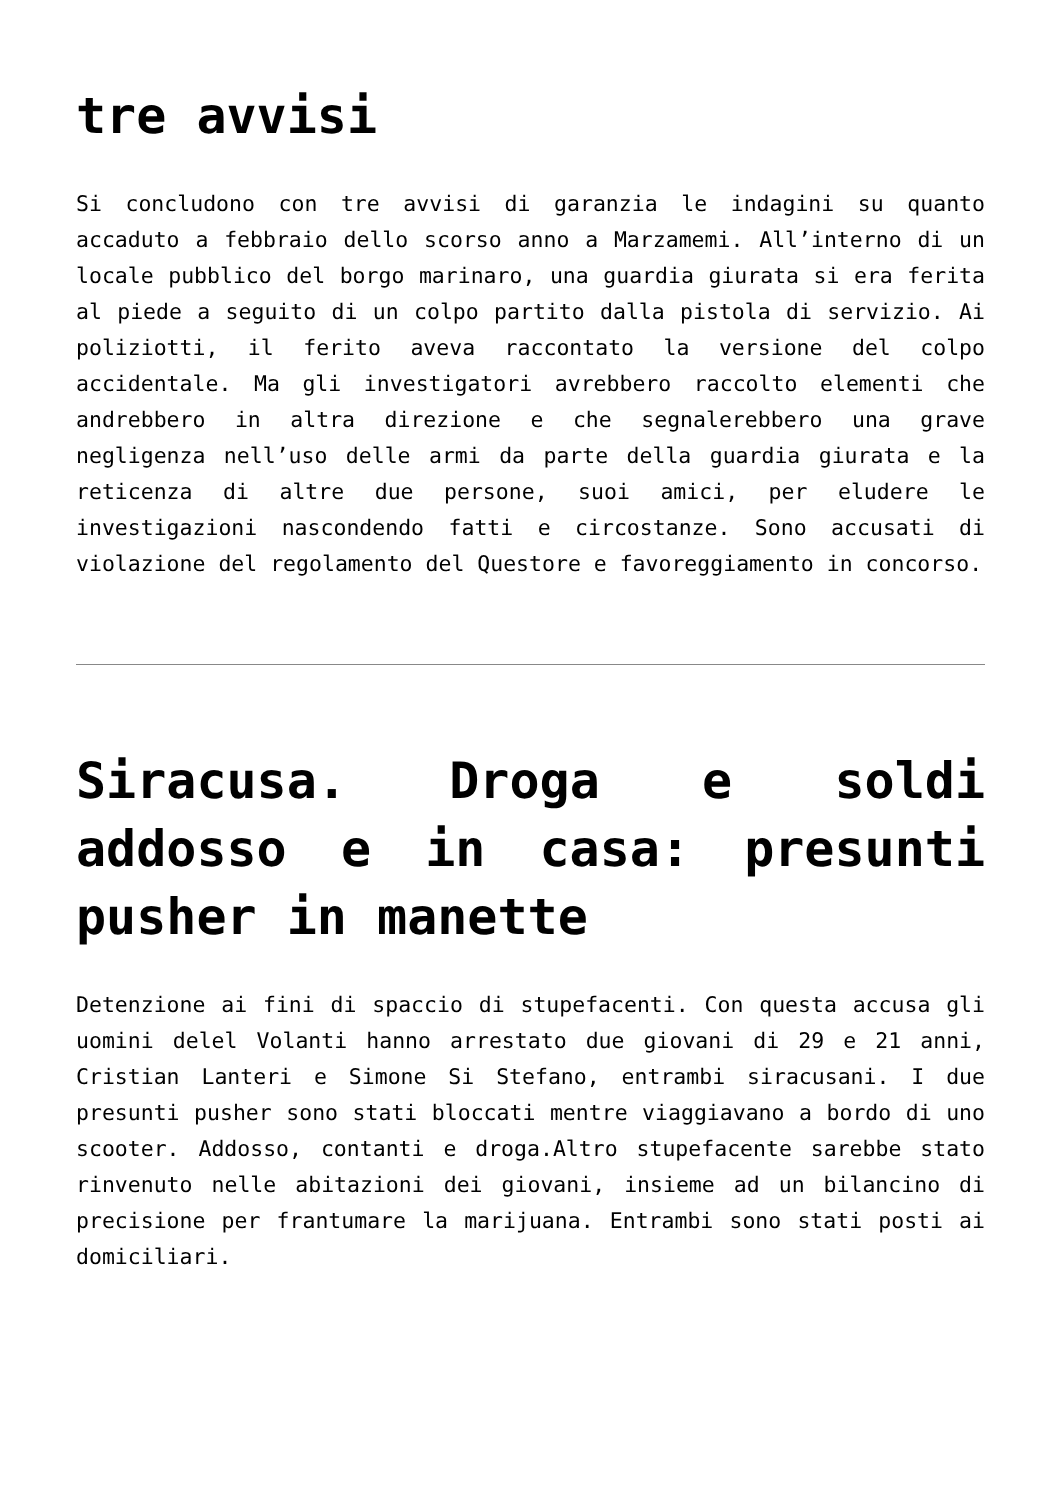tre avvisi
Si concludono con tre avvisi di garanzia le indagini su quanto accaduto a febbraio dello scorso anno a Marzamemi. All’interno di un locale pubblico del borgo marinaro, una guardia giurata si era ferita al piede a seguito di un colpo partito dalla pistola di servizio. Ai poliziotti, il ferito aveva raccontato la versione del colpo accidentale. Ma gli investigatori avrebbero raccolto elementi che andrebbero in altra direzione e che segnalerebbero una grave negligenza nell’uso delle armi da parte della guardia giurata e la reticenza di altre due persone, suoi amici, per eludere le investigazioni nascondendo fatti e circostanze. Sono accusati di violazione del regolamento del Questore e favoreggiamento in concorso.
Siracusa. Droga e soldi addosso e in casa: presunti pusher in manette
Detenzione ai fini di spaccio di stupefacenti. Con questa accusa gli uomini delel Volanti hanno arrestato due giovani di 29 e 21 anni, Cristian Lanteri e Simone Si Stefano, entrambi siracusani. I due presunti pusher sono stati bloccati mentre viaggiavano a bordo di uno scooter. Addosso, contanti e droga.Altro stupefacente sarebbe stato rinvenuto nelle abitazioni dei giovani, insieme ad un bilancino di precisione per frantumare la marijuana. Entrambi sono stati posti ai domiciliari.